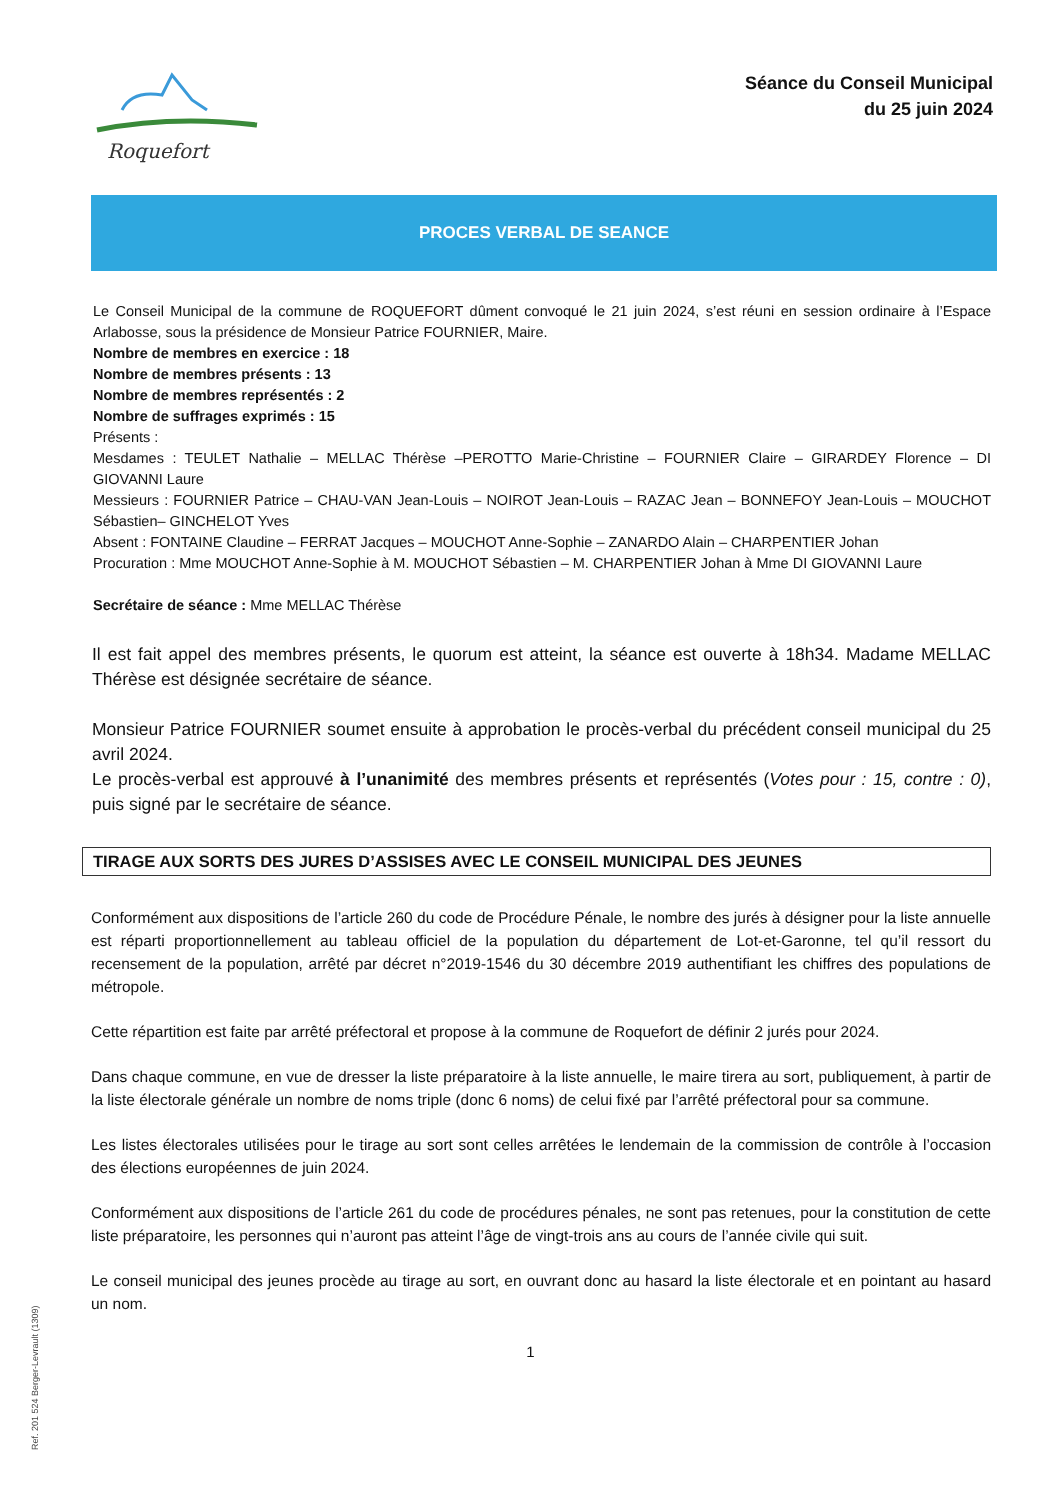Roquefort
Séance du Conseil Municipal
du 25 juin 2024
PROCES VERBAL DE SEANCE
Le Conseil Municipal de la commune de ROQUEFORT dûment convoqué le 21 juin 2024, s’est réuni en session ordinaire à l’Espace Arlabosse, sous la présidence de Monsieur Patrice FOURNIER, Maire.
Nombre de membres en exercice : 18
Nombre de membres présents : 13
Nombre de membres représentés : 2
Nombre de suffrages exprimés : 15
Présents :
Mesdames : TEULET Nathalie – MELLAC Thérèse –PEROTTO Marie-Christine – FOURNIER Claire – GIRARDEY Florence – DI GIOVANNI Laure
Messieurs : FOURNIER Patrice – CHAU-VAN Jean-Louis – NOIROT Jean-Louis – RAZAC Jean – BONNEFOY Jean-Louis – MOUCHOT Sébastien– GINCHELOT Yves
Absent : FONTAINE Claudine – FERRAT Jacques – MOUCHOT Anne-Sophie – ZANARDO Alain – CHARPENTIER Johan
Procuration : Mme MOUCHOT Anne-Sophie à M. MOUCHOT Sébastien – M. CHARPENTIER Johan à Mme DI GIOVANNI Laure
Secrétaire de séance : Mme MELLAC Thérèse
Il est fait appel des membres présents, le quorum est atteint, la séance est ouverte à 18h34. Madame MELLAC Thérèse est désignée secrétaire de séance.
Monsieur Patrice FOURNIER soumet ensuite à approbation le procès-verbal du précédent conseil municipal du 25 avril 2024.
Le procès-verbal est approuvé à l’unanimité des membres présents et représentés (Votes pour : 15, contre : 0), puis signé par le secrétaire de séance.
TIRAGE AUX SORTS DES JURES D’ASSISES AVEC LE CONSEIL MUNICIPAL DES JEUNES
Conformément aux dispositions de l’article 260 du code de Procédure Pénale, le nombre des jurés à désigner pour la liste annuelle est réparti proportionnellement au tableau officiel de la population du département de Lot-et-Garonne, tel qu’il ressort du recensement de la population, arrêté par décret n°2019-1546 du 30 décembre 2019 authentifiant les chiffres des populations de métropole.
Cette répartition est faite par arrêté préfectoral et propose à la commune de Roquefort de définir 2 jurés pour 2024.
Dans chaque commune, en vue de dresser la liste préparatoire à la liste annuelle, le maire tirera au sort, publiquement, à partir de la liste électorale générale un nombre de noms triple (donc 6 noms) de celui fixé par l’arrêté préfectoral pour sa commune.
Les listes électorales utilisées pour le tirage au sort sont celles arrêtées le lendemain de la commission de contrôle à l’occasion des élections européennes de juin 2024.
Conformément aux dispositions de l’article 261 du code de procédures pénales, ne sont pas retenues, pour la constitution de cette liste préparatoire, les personnes qui n’auront pas atteint l’âge de vingt-trois ans au cours de l’année civile qui suit.
Le conseil municipal des jeunes procède au tirage au sort, en ouvrant donc au hasard la liste électorale et en pointant au hasard un nom.
1
Ref. 201 524 Berger-Levrault (1309)